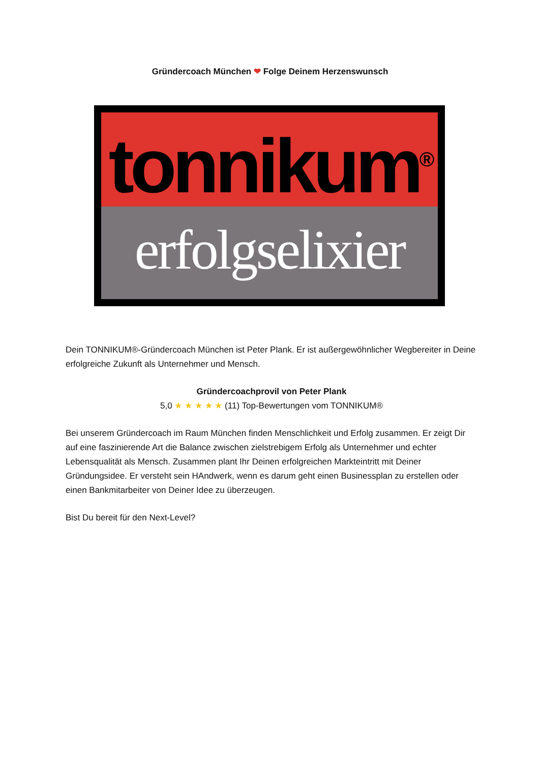Gründercoach München ❤ Folge Deinem Herzenswunsch
tonnikum<sup>®</sup>
erfolgselixier
Dein TONNIKUM®-Gründercoach München ist Peter Plank. Er ist außergewöhnlicher Wegbereiter in Deine erfolgreiche Zukunft als Unternehmer und Mensch.
Gründercoachprovil von Peter Plank
5,0 ★ ★ ★ ★ ★ (11) Top-Bewertungen vom TONNIKUM®
Bei unserem Gründercoach im Raum München finden Menschlichkeit und Erfolg zusammen. Er zeigt Dir auf eine faszinierende Art die Balance zwischen zielstrebigem Erfolg als Unternehmer und echter Lebensqualität als Mensch. Zusammen plant Ihr Deinen erfolgreichen Markteintritt mit Deiner Gründungsidee. Er versteht sein HAndwerk, wenn es darum geht einen Businessplan zu erstellen oder einen Bankmitarbeiter von Deiner Idee zu überzeugen.
Bist Du bereit für den Next-Level?